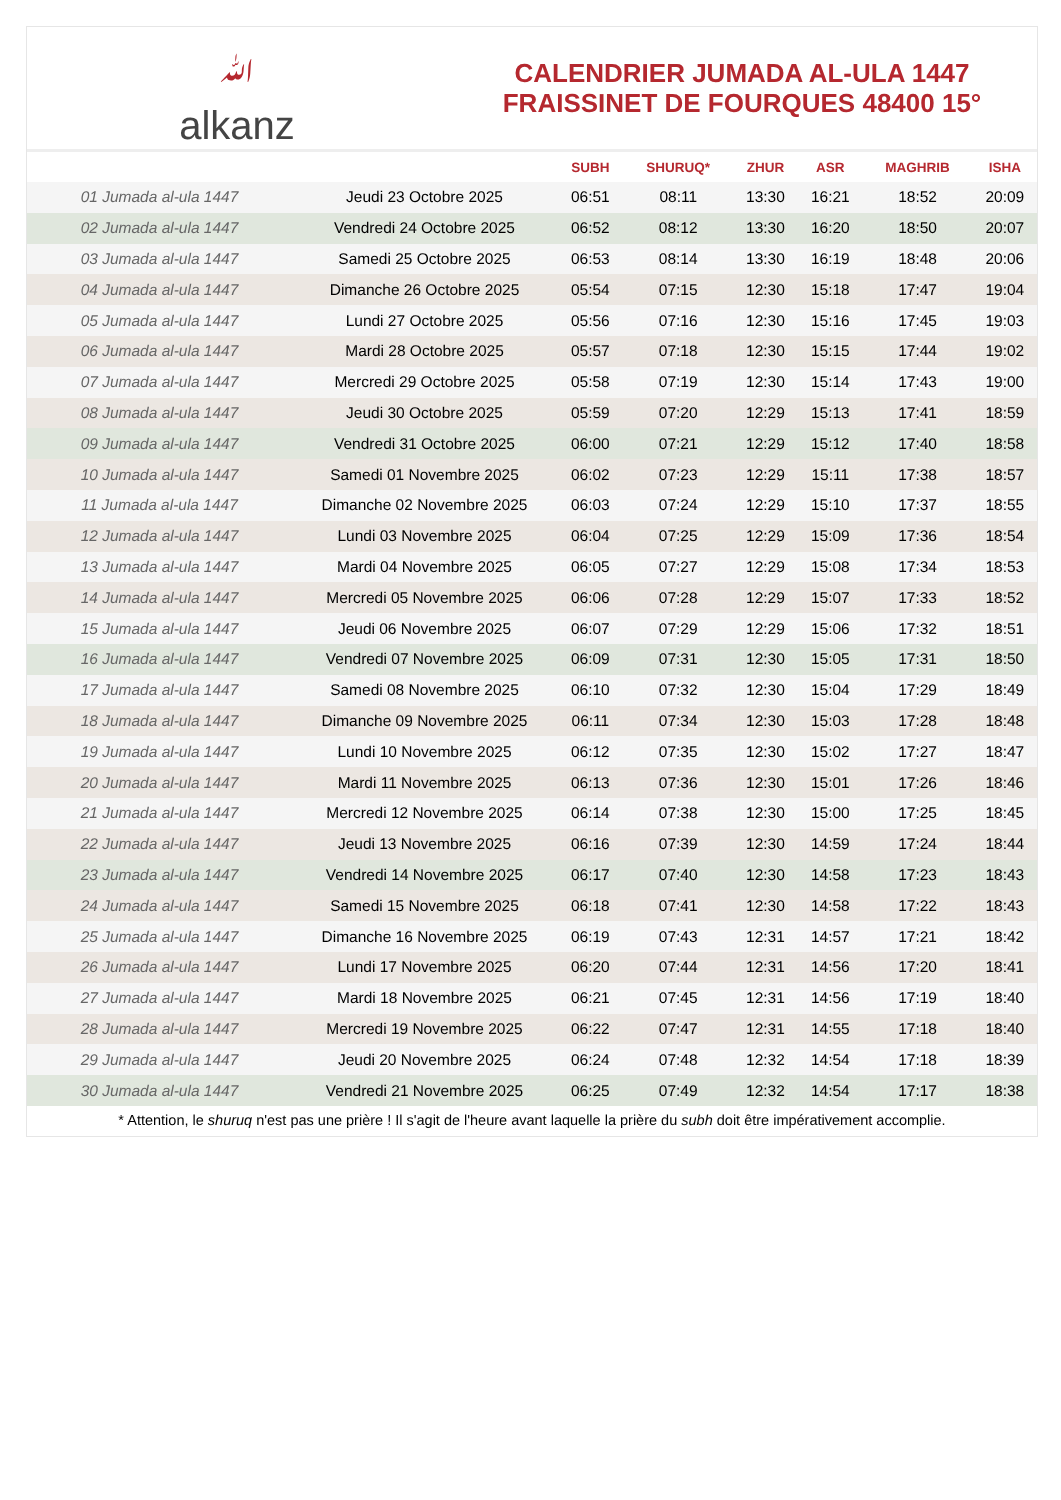ﷲalkanz
CALENDRIER JUMADA AL-ULA 1447
FRAISSINET DE FOURQUES 48400 15°
| | | SUBH | SHURUQ* | ZHUR | ASR | MAGHRIB | ISHA |
| --- | --- | --- | --- | --- | --- | --- | --- |
| 01 Jumada al-ula 1447 | Jeudi 23 Octobre 2025 | 06:51 | 08:11 | 13:30 | 16:21 | 18:52 | 20:09 |
| 02 Jumada al-ula 1447 | Vendredi 24 Octobre 2025 | 06:52 | 08:12 | 13:30 | 16:20 | 18:50 | 20:07 |
| 03 Jumada al-ula 1447 | Samedi 25 Octobre 2025 | 06:53 | 08:14 | 13:30 | 16:19 | 18:48 | 20:06 |
| 04 Jumada al-ula 1447 | Dimanche 26 Octobre 2025 | 05:54 | 07:15 | 12:30 | 15:18 | 17:47 | 19:04 |
| 05 Jumada al-ula 1447 | Lundi 27 Octobre 2025 | 05:56 | 07:16 | 12:30 | 15:16 | 17:45 | 19:03 |
| 06 Jumada al-ula 1447 | Mardi 28 Octobre 2025 | 05:57 | 07:18 | 12:30 | 15:15 | 17:44 | 19:02 |
| 07 Jumada al-ula 1447 | Mercredi 29 Octobre 2025 | 05:58 | 07:19 | 12:30 | 15:14 | 17:43 | 19:00 |
| 08 Jumada al-ula 1447 | Jeudi 30 Octobre 2025 | 05:59 | 07:20 | 12:29 | 15:13 | 17:41 | 18:59 |
| 09 Jumada al-ula 1447 | Vendredi 31 Octobre 2025 | 06:00 | 07:21 | 12:29 | 15:12 | 17:40 | 18:58 |
| 10 Jumada al-ula 1447 | Samedi 01 Novembre 2025 | 06:02 | 07:23 | 12:29 | 15:11 | 17:38 | 18:57 |
| 11 Jumada al-ula 1447 | Dimanche 02 Novembre 2025 | 06:03 | 07:24 | 12:29 | 15:10 | 17:37 | 18:55 |
| 12 Jumada al-ula 1447 | Lundi 03 Novembre 2025 | 06:04 | 07:25 | 12:29 | 15:09 | 17:36 | 18:54 |
| 13 Jumada al-ula 1447 | Mardi 04 Novembre 2025 | 06:05 | 07:27 | 12:29 | 15:08 | 17:34 | 18:53 |
| 14 Jumada al-ula 1447 | Mercredi 05 Novembre 2025 | 06:06 | 07:28 | 12:29 | 15:07 | 17:33 | 18:52 |
| 15 Jumada al-ula 1447 | Jeudi 06 Novembre 2025 | 06:07 | 07:29 | 12:29 | 15:06 | 17:32 | 18:51 |
| 16 Jumada al-ula 1447 | Vendredi 07 Novembre 2025 | 06:09 | 07:31 | 12:30 | 15:05 | 17:31 | 18:50 |
| 17 Jumada al-ula 1447 | Samedi 08 Novembre 2025 | 06:10 | 07:32 | 12:30 | 15:04 | 17:29 | 18:49 |
| 18 Jumada al-ula 1447 | Dimanche 09 Novembre 2025 | 06:11 | 07:34 | 12:30 | 15:03 | 17:28 | 18:48 |
| 19 Jumada al-ula 1447 | Lundi 10 Novembre 2025 | 06:12 | 07:35 | 12:30 | 15:02 | 17:27 | 18:47 |
| 20 Jumada al-ula 1447 | Mardi 11 Novembre 2025 | 06:13 | 07:36 | 12:30 | 15:01 | 17:26 | 18:46 |
| 21 Jumada al-ula 1447 | Mercredi 12 Novembre 2025 | 06:14 | 07:38 | 12:30 | 15:00 | 17:25 | 18:45 |
| 22 Jumada al-ula 1447 | Jeudi 13 Novembre 2025 | 06:16 | 07:39 | 12:30 | 14:59 | 17:24 | 18:44 |
| 23 Jumada al-ula 1447 | Vendredi 14 Novembre 2025 | 06:17 | 07:40 | 12:30 | 14:58 | 17:23 | 18:43 |
| 24 Jumada al-ula 1447 | Samedi 15 Novembre 2025 | 06:18 | 07:41 | 12:30 | 14:58 | 17:22 | 18:43 |
| 25 Jumada al-ula 1447 | Dimanche 16 Novembre 2025 | 06:19 | 07:43 | 12:31 | 14:57 | 17:21 | 18:42 |
| 26 Jumada al-ula 1447 | Lundi 17 Novembre 2025 | 06:20 | 07:44 | 12:31 | 14:56 | 17:20 | 18:41 |
| 27 Jumada al-ula 1447 | Mardi 18 Novembre 2025 | 06:21 | 07:45 | 12:31 | 14:56 | 17:19 | 18:40 |
| 28 Jumada al-ula 1447 | Mercredi 19 Novembre 2025 | 06:22 | 07:47 | 12:31 | 14:55 | 17:18 | 18:40 |
| 29 Jumada al-ula 1447 | Jeudi 20 Novembre 2025 | 06:24 | 07:48 | 12:32 | 14:54 | 17:18 | 18:39 |
| 30 Jumada al-ula 1447 | Vendredi 21 Novembre 2025 | 06:25 | 07:49 | 12:32 | 14:54 | 17:17 | 18:38 |
* Attention, le shuruq n'est pas une prière ! Il s'agit de l'heure avant laquelle la prière du subh doit être impérativement accomplie.